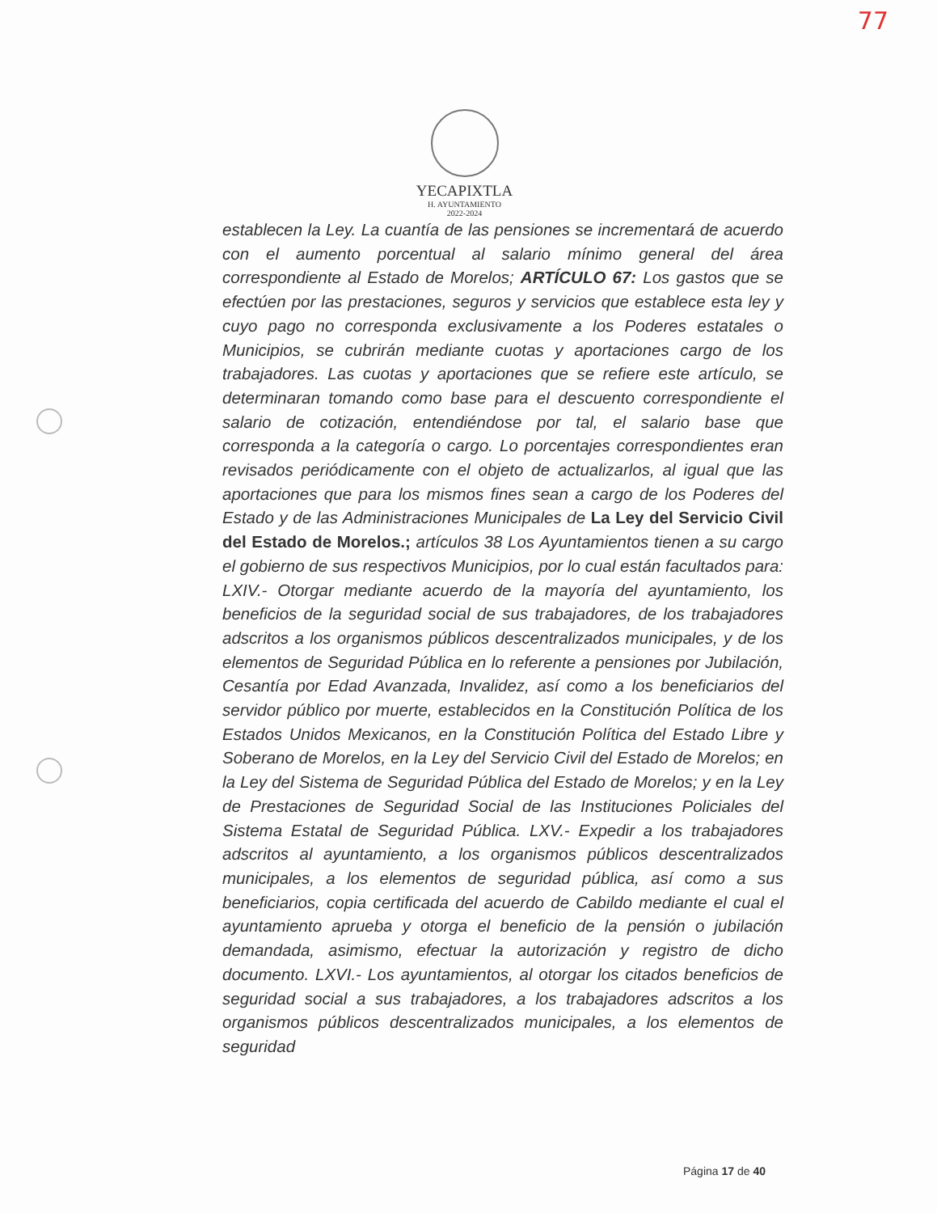77
YECAPIXTLA
H. AYUNTAMIENTO
2022-2024
establecen la Ley. La cuantía de las pensiones se incrementará de acuerdo con el aumento porcentual al salario mínimo general del área correspondiente al Estado de Morelos; ARTÍCULO 67: Los gastos que se efectúen por las prestaciones, seguros y servicios que establece esta ley y cuyo pago no corresponda exclusivamente a los Poderes estatales o Municipios, se cubrirán mediante cuotas y aportaciones cargo de los trabajadores. Las cuotas y aportaciones que se refiere este artículo, se determinaran tomando como base para el descuento correspondiente el salario de cotización, entendiéndose por tal, el salario base que corresponda a la categoría o cargo. Lo porcentajes correspondientes eran revisados periódicamente con el objeto de actualizarlos, al igual que las aportaciones que para los mismos fines sean a cargo de los Poderes del Estado y de las Administraciones Municipales de La Ley del Servicio Civil del Estado de Morelos.; artículos 38 Los Ayuntamientos tienen a su cargo el gobierno de sus respectivos Municipios, por lo cual están facultados para: LXIV.- Otorgar mediante acuerdo de la mayoría del ayuntamiento, los beneficios de la seguridad social de sus trabajadores, de los trabajadores adscritos a los organismos públicos descentralizados municipales, y de los elementos de Seguridad Pública en lo referente a pensiones por Jubilación, Cesantía por Edad Avanzada, Invalidez, así como a los beneficiarios del servidor público por muerte, establecidos en la Constitución Política de los Estados Unidos Mexicanos, en la Constitución Política del Estado Libre y Soberano de Morelos, en la Ley del Servicio Civil del Estado de Morelos; en la Ley del Sistema de Seguridad Pública del Estado de Morelos; y en la Ley de Prestaciones de Seguridad Social de las Instituciones Policiales del Sistema Estatal de Seguridad Pública. LXV.- Expedir a los trabajadores adscritos al ayuntamiento, a los organismos públicos descentralizados municipales, a los elementos de seguridad pública, así como a sus beneficiarios, copia certificada del acuerdo de Cabildo mediante el cual el ayuntamiento aprueba y otorga el beneficio de la pensión o jubilación demandada, asimismo, efectuar la autorización y registro de dicho documento. LXVI.- Los ayuntamientos, al otorgar los citados beneficios de seguridad social a sus trabajadores, a los trabajadores adscritos a los organismos públicos descentralizados municipales, a los elementos de seguridad
Página 17 de 40